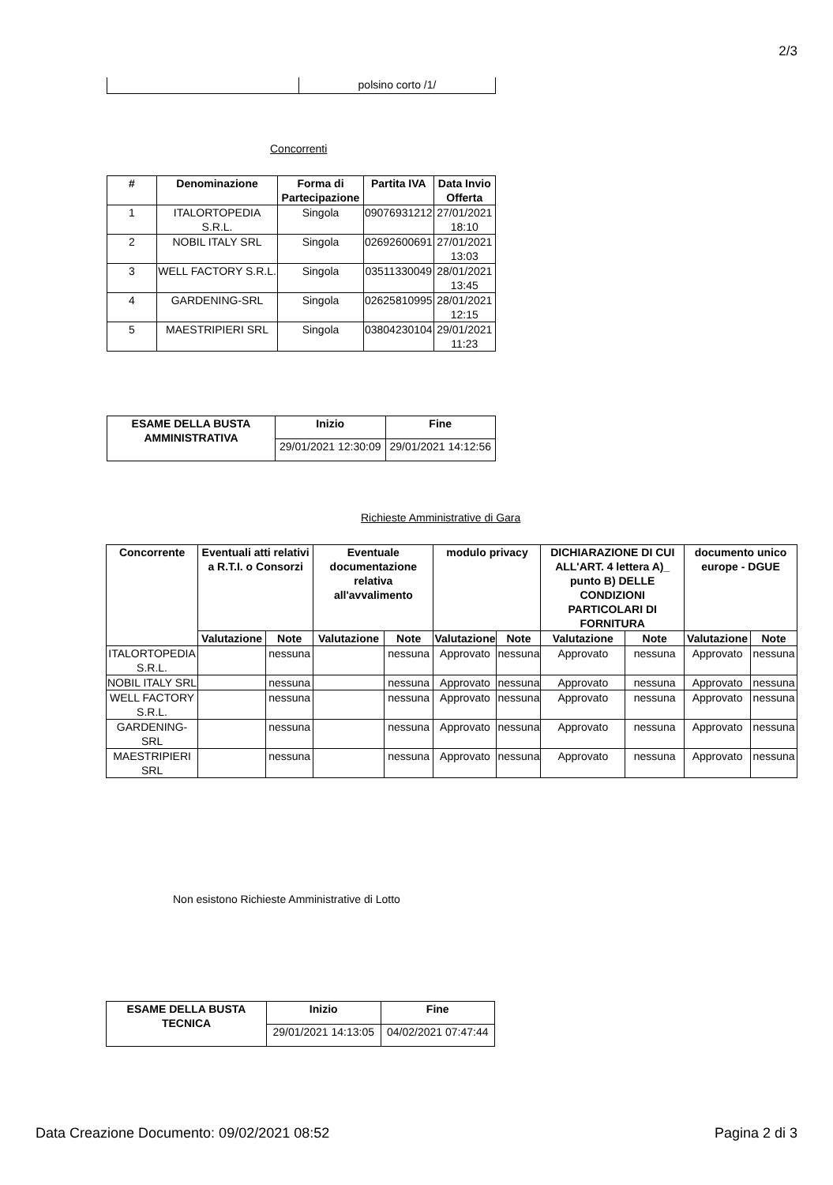2/3
| | polsino corto /1/ |
Concorrenti
| # | Denominazione | Forma di Partecipazione | Partita IVA | Data Invio Offerta |
| --- | --- | --- | --- | --- |
| 1 | ITALORTOPEDIA S.R.L. | Singola | 09076931212 | 27/01/2021 18:10 |
| 2 | NOBIL ITALY SRL | Singola | 02692600691 | 27/01/2021 13:03 |
| 3 | WELL FACTORY S.R.L. | Singola | 03511330049 | 28/01/2021 13:45 |
| 4 | GARDENING-SRL | Singola | 02625810995 | 28/01/2021 12:15 |
| 5 | MAESTRIPIERI SRL | Singola | 03804230104 | 29/01/2021 11:23 |
| ESAME DELLA BUSTA AMMINISTRATIVA | Inizio | Fine |
| --- | --- | --- |
| | 29/01/2021 12:30:09 | 29/01/2021 14:12:56 |
Richieste Amministrative di Gara
| Concorrente | Eventuali atti relativi a R.T.I. o Consorzi | | Eventuale documentazione relativa all'avvalimento | | modulo privacy | | DICHIARAZIONE DI CUI ALL'ART. 4 lettera A)_ punto B) DELLE CONDIZIONI PARTICOLARI DI FORNITURA | | documento unico europe - DGUE | |
| --- | --- | --- | --- | --- | --- | --- | --- | --- | --- | --- |
| | Valutazione | Note | Valutazione | Note | Valutazione | Note | Valutazione | Note | Valutazione | Note |
| ITALORTOPEDIA S.R.L. | | nessuna | | nessuna | Approvato | nessuna | Approvato | nessuna | Approvato | nessuna |
| NOBIL ITALY SRL | | nessuna | | nessuna | Approvato | nessuna | Approvato | nessuna | Approvato | nessuna |
| WELL FACTORY S.R.L. | | nessuna | | nessuna | Approvato | nessuna | Approvato | nessuna | Approvato | nessuna |
| GARDENING-SRL | | nessuna | | nessuna | Approvato | nessuna | Approvato | nessuna | Approvato | nessuna |
| MAESTRIPIERI SRL | | nessuna | | nessuna | Approvato | nessuna | Approvato | nessuna | Approvato | nessuna |
Non esistono Richieste Amministrative di Lotto
| ESAME DELLA BUSTA TECNICA | Inizio | Fine |
| --- | --- | --- |
| | 29/01/2021 14:13:05 | 04/02/2021 07:47:44 |
Data Creazione Documento: 09/02/2021 08:52
Pagina 2 di 3